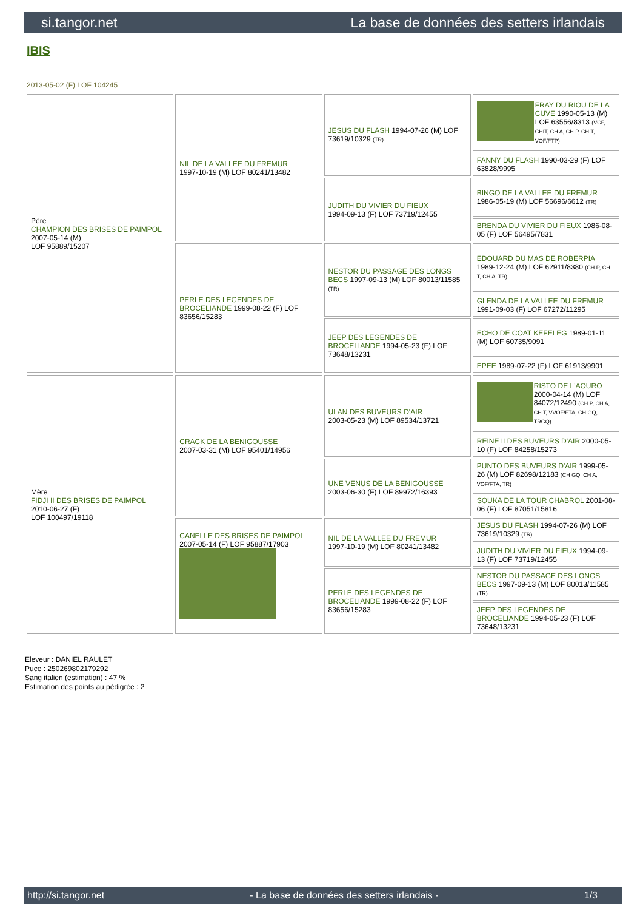si.tangor.net La base de données des setters irlandais
IBIS
2013-05-02 (F) LOF 104245
| Père CHAMPION DES BRISES DE PAIMPOL 2007-05-14 (M) LOF 95889/15207 | NIL DE LA VALLEE DU FREMUR 1997-10-19 (M) LOF 80241/13482 | JESUS DU FLASH 1994-07-26 (M) LOF 73619/10329 (TR) | FRAY DU RIOU DE LA CUVE 1990-05-13 (M) LOF 63556/8313 (VCF, CHIT, CH A, CH P, CH T, VOF/FTP) |
| | | | FANNY DU FLASH 1990-03-29 (F) LOF 63828/9995 |
| | | JUDITH DU VIVIER DU FIEUX 1994-09-13 (F) LOF 73719/12455 | BINGO DE LA VALLEE DU FREMUR 1986-05-19 (M) LOF 56696/6612 (TR) |
| | | | BRENDA DU VIVIER DU FIEUX 1986-08-05 (F) LOF 56495/7831 |
| | PERLE DES LEGENDES DE BROCELIANDE 1999-08-22 (F) LOF 83656/15283 | NESTOR DU PASSAGE DES LONGS BECS 1997-09-13 (M) LOF 80013/11585 (TR) | EDOUARD DU MAS DE ROBERPIA 1989-12-24 (M) LOF 62911/8380 (CH P, CH T, CH A, TR) |
| | | | GLENDA DE LA VALLEE DU FREMUR 1991-09-03 (F) LOF 67272/11295 |
| | | JEEP DES LEGENDES DE BROCELIANDE 1994-05-23 (F) LOF 73648/13231 | ECHO DE COAT KEFELEG 1989-01-11 (M) LOF 60735/9091 |
| | | | EPEE 1989-07-22 (F) LOF 61913/9901 |
| Mère FIDJI II DES BRISES DE PAIMPOL 2010-06-27 (F) LOF 100497/19118 | CRACK DE LA BENIGOUSSE 2007-03-31 (M) LOF 95401/14956 | ULAN DES BUVEURS D'AIR 2003-05-23 (M) LOF 89534/13721 | RISTO DE L'AOURO 2000-04-14 (M) LOF 84072/12490 (CH P, CH A, CH T, VVOF/FTA, CH GQ, TRGQ) |
| | | | REINE II DES BUVEURS D'AIR 2000-05-10 (F) LOF 84258/15273 |
| | | UNE VENUS DE LA BENIGOUSSE 2003-06-30 (F) LOF 89972/16393 | PUNTO DES BUVEURS D'AIR 1999-05-26 (M) LOF 82698/12183 (CH GQ, CH A, VOF/FTA, TR) |
| | | | SOUKA DE LA TOUR CHABROL 2001-08-06 (F) LOF 87051/15816 |
| | CANELLE DES BRISES DE PAIMPOL 2007-05-14 (F) LOF 95887/17903 | NIL DE LA VALLEE DU FREMUR 1997-10-19 (M) LOF 80241/13482 | JESUS DU FLASH 1994-07-26 (M) LOF 73619/10329 (TR) |
| | | | JUDITH DU VIVIER DU FIEUX 1994-09-13 (F) LOF 73719/12455 |
| | | PERLE DES LEGENDES DE BROCELIANDE 1999-08-22 (F) LOF 83656/15283 | NESTOR DU PASSAGE DES LONGS BECS 1997-09-13 (M) LOF 80013/11585 (TR) |
| | | | JEEP DES LEGENDES DE BROCELIANDE 1994-05-23 (F) LOF 73648/13231 |
Eleveur : DANIEL RAULET
Puce : 250269802179292
Sang italien (estimation) : 47 %
Estimation des points au pédigrée : 2
http://si.tangor.net - La base de données des setters irlandais - 1/3